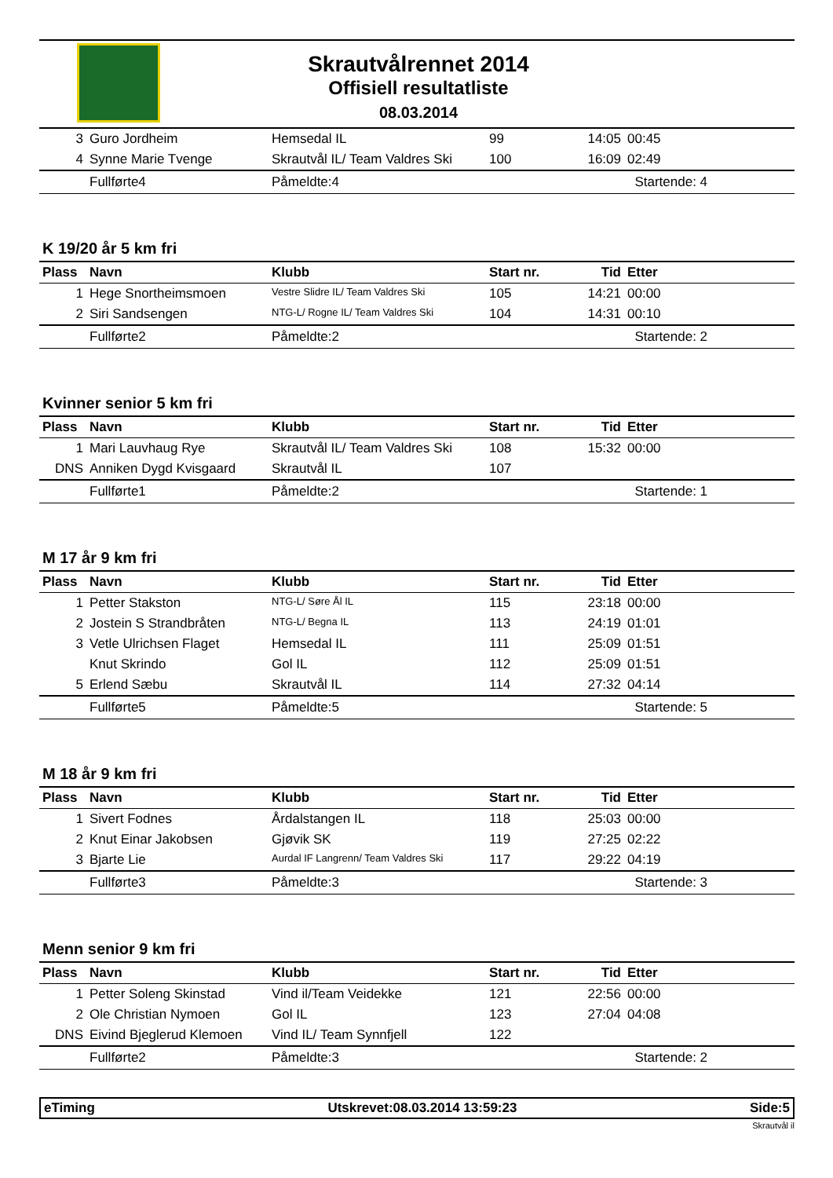Skrautvålrennet 2014
Offisiell resultatliste
08.03.2014
| 3 | Guro Jordheim | Hemsedal IL | 99 | 14:05 | 00:45 |
| 4 | Synne Marie Tvenge | Skrautvål IL/ Team Valdres Ski | 100 | 16:09 | 02:49 |
| | Fullførte4 | Påmeldte:4 | | | Startende: 4 |
K 19/20 år 5 km fri
| Plass | Navn | Klubb | Start nr. | Tid | Etter |
| --- | --- | --- | --- | --- | --- |
| 1 | Hege Snortheimsmoen | Vestre Slidre IL/ Team Valdres Ski | 105 | 14:21 | 00:00 |
| 2 | Siri Sandsengen | NTG-L/ Rogne IL/ Team Valdres Ski | 104 | 14:31 | 00:10 |
| | Fullførte2 | Påmeldte:2 | | | Startende: 2 |
Kvinner senior 5 km fri
| Plass | Navn | Klubb | Start nr. | Tid | Etter |
| --- | --- | --- | --- | --- | --- |
| 1 | Mari Lauvhaug Rye | Skrautvål IL/ Team Valdres Ski | 108 | 15:32 | 00:00 |
| DNS | Anniken Dygd Kvisgaard | Skrautvål IL | 107 | | |
| | Fullførte1 | Påmeldte:2 | | | Startende: 1 |
M 17 år 9 km fri
| Plass | Navn | Klubb | Start nr. | Tid | Etter |
| --- | --- | --- | --- | --- | --- |
| 1 | Petter Stakston | NTG-L/ Søre Ål IL | 115 | 23:18 | 00:00 |
| 2 | Jostein S Strandbråten | NTG-L/ Begna IL | 113 | 24:19 | 01:01 |
| 3 | Vetle Ulrichsen Flaget | Hemsedal IL | 111 | 25:09 | 01:51 |
| | Knut Skrindo | Gol IL | 112 | 25:09 | 01:51 |
| 5 | Erlend Sæbu | Skrautvål IL | 114 | 27:32 | 04:14 |
| | Fullførte5 | Påmeldte:5 | | | Startende: 5 |
M 18 år 9 km fri
| Plass | Navn | Klubb | Start nr. | Tid | Etter |
| --- | --- | --- | --- | --- | --- |
| 1 | Sivert Fodnes | Årdalstangen IL | 118 | 25:03 | 00:00 |
| 2 | Knut Einar Jakobsen | Gjøvik SK | 119 | 27:25 | 02:22 |
| 3 | Bjarte Lie | Aurdal IF Langrenn/ Team Valdres Ski | 117 | 29:22 | 04:19 |
| | Fullførte3 | Påmeldte:3 | | | Startende: 3 |
Menn senior 9 km fri
| Plass | Navn | Klubb | Start nr. | Tid | Etter |
| --- | --- | --- | --- | --- | --- |
| 1 | Petter Soleng Skinstad | Vind il/Team Veidekke | 121 | 22:56 | 00:00 |
| 2 | Ole Christian Nymoen | Gol IL | 123 | 27:04 | 04:08 |
| DNS | Eivind Bjeglerud Klemoen | Vind IL/ Team Synnfjell | 122 | | |
| | Fullførte2 | Påmeldte:3 | | | Startende: 2 |
eTiming Utskrevet:08.03.2014 13:59:23 Side:5
Skrautvål il